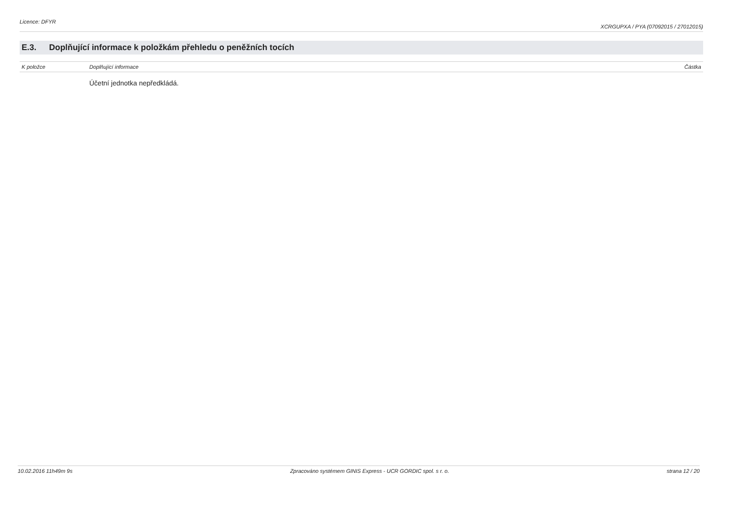Licence: DFYR XCRGUPXA / PYA (07092015 / 27012015)
E.3. Doplňující informace k položkám přehledu o peněžních tocích
| K položce | Doplňující informace | Částka |
| --- | --- | --- |
| | Účetní jednotka nepředkládá. | |
10.02.2016 11h49m 9s Zpracováno systémem GINIS Express - UCR GORDIC spol. s r. o. strana 12 / 20